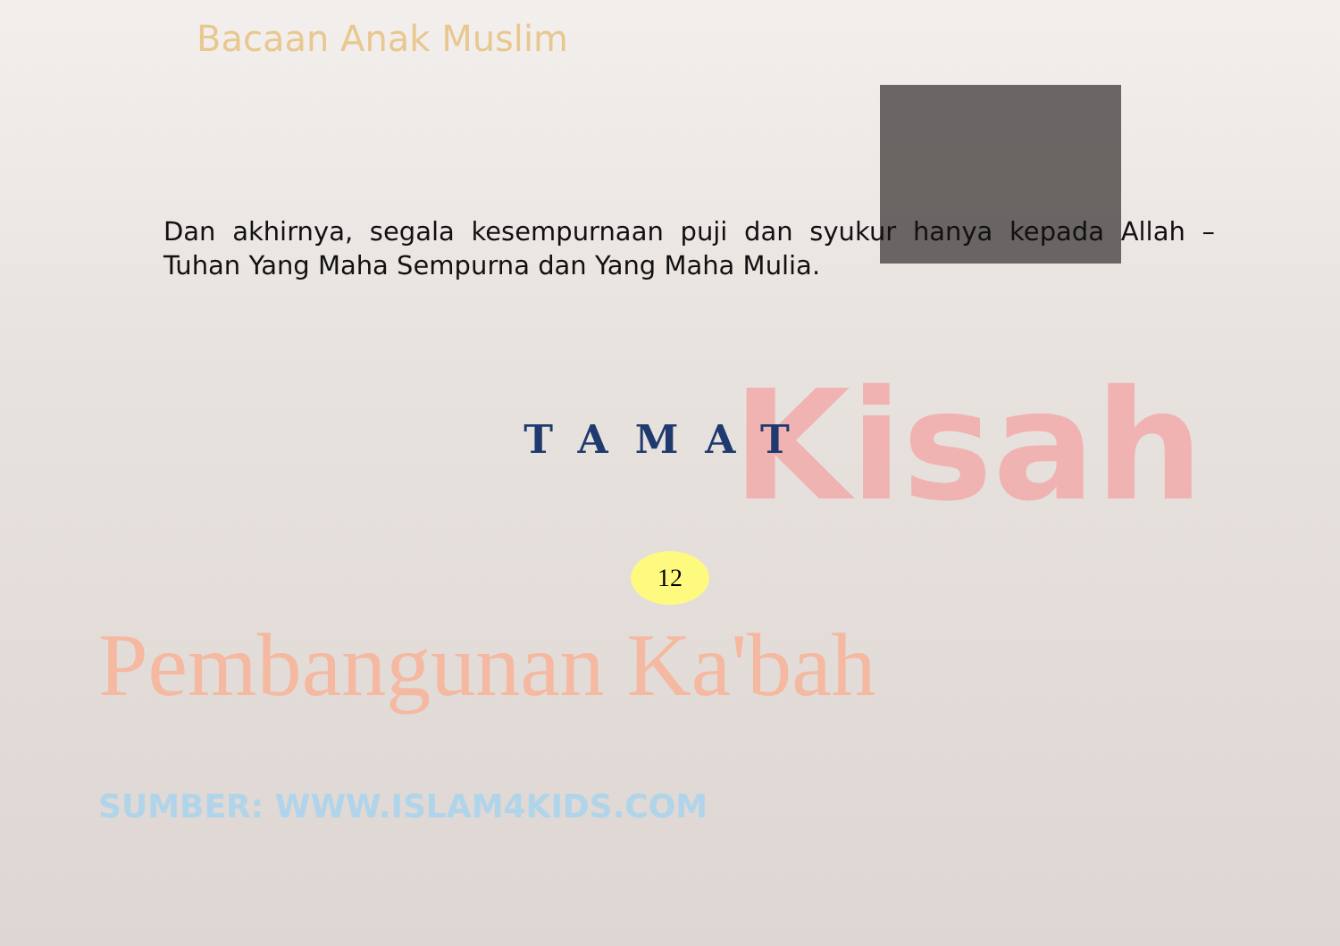Kisah
Bacaan Anak Muslim
Dan akhirnya, segala kesempurnaan puji dan syukur hanya kepada Allah – Tuhan Yang Maha Sempurna dan Yang Maha Mulia.
TAMAT
12
Pembangunan Ka'bah
SUMBER: WWW.ISLAM4KIDS.COM